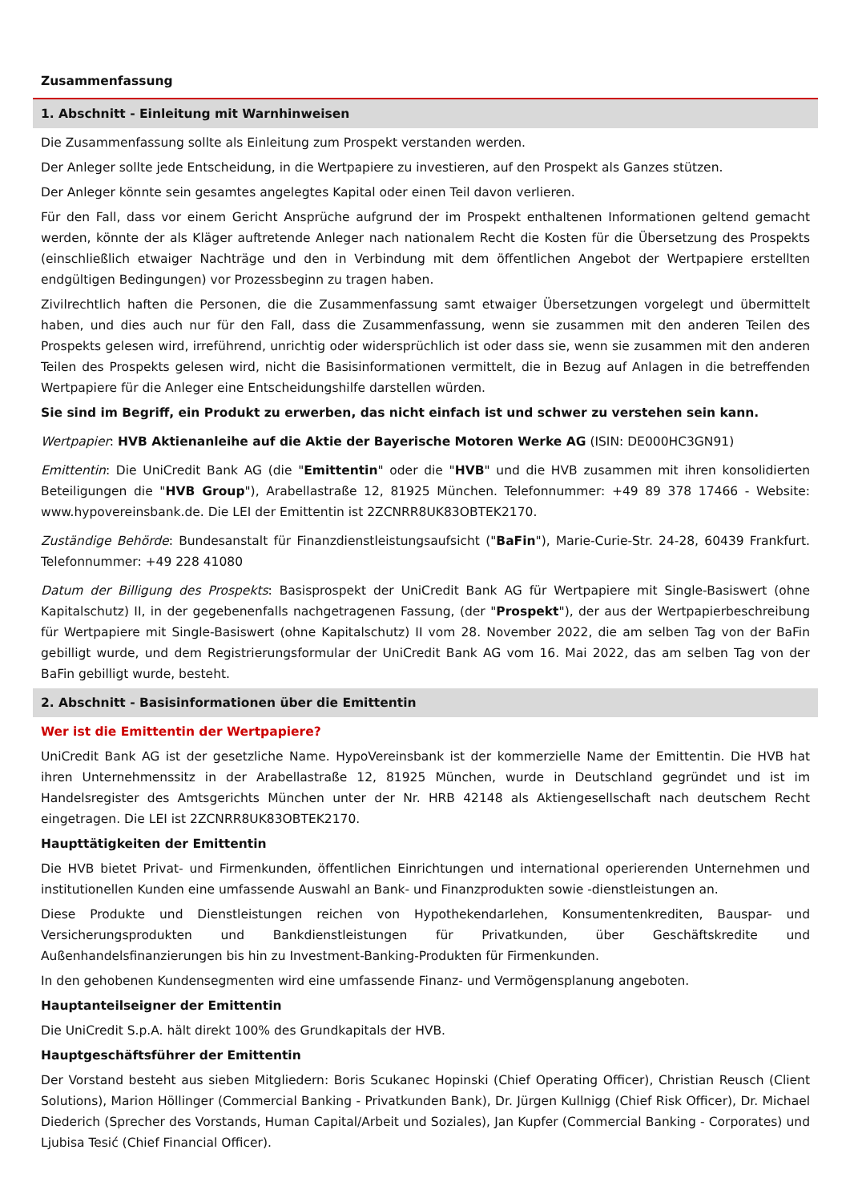Zusammenfassung
1. Abschnitt - Einleitung mit Warnhinweisen
Die Zusammenfassung sollte als Einleitung zum Prospekt verstanden werden.
Der Anleger sollte jede Entscheidung, in die Wertpapiere zu investieren, auf den Prospekt als Ganzes stützen.
Der Anleger könnte sein gesamtes angelegtes Kapital oder einen Teil davon verlieren.
Für den Fall, dass vor einem Gericht Ansprüche aufgrund der im Prospekt enthaltenen Informationen geltend gemacht werden, könnte der als Kläger auftretende Anleger nach nationalem Recht die Kosten für die Übersetzung des Prospekts (einschließlich etwaiger Nachträge und den in Verbindung mit dem öffentlichen Angebot der Wertpapiere erstellten endgültigen Bedingungen) vor Prozessbeginn zu tragen haben.
Zivilrechtlich haften die Personen, die die Zusammenfassung samt etwaiger Übersetzungen vorgelegt und übermittelt haben, und dies auch nur für den Fall, dass die Zusammenfassung, wenn sie zusammen mit den anderen Teilen des Prospekts gelesen wird, irreführend, unrichtig oder widersprüchlich ist oder dass sie, wenn sie zusammen mit den anderen Teilen des Prospekts gelesen wird, nicht die Basisinformationen vermittelt, die in Bezug auf Anlagen in die betreffenden Wertpapiere für die Anleger eine Entscheidungshilfe darstellen würden.
Sie sind im Begriff, ein Produkt zu erwerben, das nicht einfach ist und schwer zu verstehen sein kann.
Wertpapier: HVB Aktienanleihe auf die Aktie der Bayerische Motoren Werke AG (ISIN: DE000HC3GN91)
Emittentin: Die UniCredit Bank AG (die "Emittentin" oder die "HVB" und die HVB zusammen mit ihren konsolidierten Beteiligungen die "HVB Group"), Arabellastraße 12, 81925 München. Telefonnummer: +49 89 378 17466 - Website: www.hypovereinsbank.de. Die LEI der Emittentin ist 2ZCNRR8UK83OBTEK2170.
Zuständige Behörde: Bundesanstalt für Finanzdienstleistungsaufsicht ("BaFin"), Marie-Curie-Str. 24-28, 60439 Frankfurt. Telefonnummer: +49 228 41080
Datum der Billigung des Prospekts: Basisprospekt der UniCredit Bank AG für Wertpapiere mit Single-Basiswert (ohne Kapitalschutz) II, in der gegebenenfalls nachgetragenen Fassung, (der "Prospekt"), der aus der Wertpapierbeschreibung für Wertpapiere mit Single-Basiswert (ohne Kapitalschutz) II vom 28. November 2022, die am selben Tag von der BaFin gebilligt wurde, und dem Registrierungsformular der UniCredit Bank AG vom 16. Mai 2022, das am selben Tag von der BaFin gebilligt wurde, besteht.
2. Abschnitt - Basisinformationen über die Emittentin
Wer ist die Emittentin der Wertpapiere?
UniCredit Bank AG ist der gesetzliche Name. HypoVereinsbank ist der kommerzielle Name der Emittentin. Die HVB hat ihren Unternehmenssitz in der Arabellastraße 12, 81925 München, wurde in Deutschland gegründet und ist im Handelsregister des Amtsgerichts München unter der Nr. HRB 42148 als Aktiengesellschaft nach deutschem Recht eingetragen. Die LEI ist 2ZCNRR8UK83OBTEK2170.
Haupttätigkeiten der Emittentin
Die HVB bietet Privat- und Firmenkunden, öffentlichen Einrichtungen und international operierenden Unternehmen und institutionellen Kunden eine umfassende Auswahl an Bank- und Finanzprodukten sowie -dienstleistungen an.
Diese Produkte und Dienstleistungen reichen von Hypothekendarlehen, Konsumentenkrediten, Bauspar- und Versicherungsprodukten und Bankdienstleistungen für Privatkunden, über Geschäftskredite und Außenhandelsfinanzierungen bis hin zu Investment-Banking-Produkten für Firmenkunden.
In den gehobenen Kundensegmenten wird eine umfassende Finanz- und Vermögensplanung angeboten.
Hauptanteilseigner der Emittentin
Die UniCredit S.p.A. hält direkt 100% des Grundkapitals der HVB.
Hauptgeschäftsführer der Emittentin
Der Vorstand besteht aus sieben Mitgliedern: Boris Scukanec Hopinski (Chief Operating Officer), Christian Reusch (Client Solutions), Marion Höllinger (Commercial Banking - Privatkunden Bank), Dr. Jürgen Kullnigg (Chief Risk Officer), Dr. Michael Diederich (Sprecher des Vorstands, Human Capital/Arbeit und Soziales), Jan Kupfer (Commercial Banking - Corporates) und Ljubisa Tesić (Chief Financial Officer).